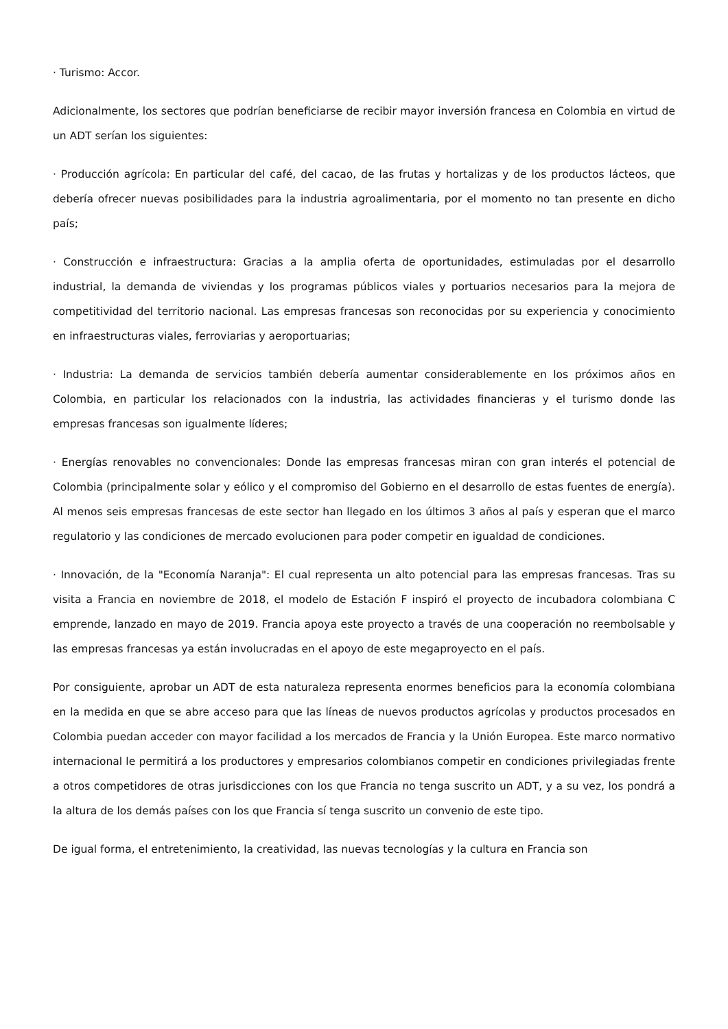· Turismo: Accor.
Adicionalmente, los sectores que podrían beneficiarse de recibir mayor inversión francesa en Colombia en virtud de un ADT serían los siguientes:
· Producción agrícola: En particular del café, del cacao, de las frutas y hortalizas y de los productos lácteos, que debería ofrecer nuevas posibilidades para la industria agroalimentaria, por el momento no tan presente en dicho país;
· Construcción e infraestructura: Gracias a la amplia oferta de oportunidades, estimuladas por el desarrollo industrial, la demanda de viviendas y los programas públicos viales y portuarios necesarios para la mejora de competitividad del territorio nacional. Las empresas francesas son reconocidas por su experiencia y conocimiento en infraestructuras viales, ferroviarias y aeroportuarias;
· Industria: La demanda de servicios también debería aumentar considerablemente en los próximos años en Colombia, en particular los relacionados con la industria, las actividades financieras y el turismo donde las empresas francesas son igualmente líderes;
· Energías renovables no convencionales: Donde las empresas francesas miran con gran interés el potencial de Colombia (principalmente solar y eólico y el compromiso del Gobierno en el desarrollo de estas fuentes de energía). Al menos seis empresas francesas de este sector han llegado en los últimos 3 años al país y esperan que el marco regulatorio y las condiciones de mercado evolucionen para poder competir en igualdad de condiciones.
· Innovación, de la "Economía Naranja": El cual representa un alto potencial para las empresas francesas. Tras su visita a Francia en noviembre de 2018, el modelo de Estación F inspiró el proyecto de incubadora colombiana C emprende, lanzado en mayo de 2019. Francia apoya este proyecto a través de una cooperación no reembolsable y las empresas francesas ya están involucradas en el apoyo de este megaproyecto en el país.
Por consiguiente, aprobar un ADT de esta naturaleza representa enormes beneficios para la economía colombiana en la medida en que se abre acceso para que las líneas de nuevos productos agrícolas y productos procesados en Colombia puedan acceder con mayor facilidad a los mercados de Francia y la Unión Europea. Este marco normativo internacional le permitirá a los productores y empresarios colombianos competir en condiciones privilegiadas frente a otros competidores de otras jurisdicciones con los que Francia no tenga suscrito un ADT, y a su vez, los pondrá a la altura de los demás países con los que Francia sí tenga suscrito un convenio de este tipo.
De igual forma, el entretenimiento, la creatividad, las nuevas tecnologías y la cultura en Francia son